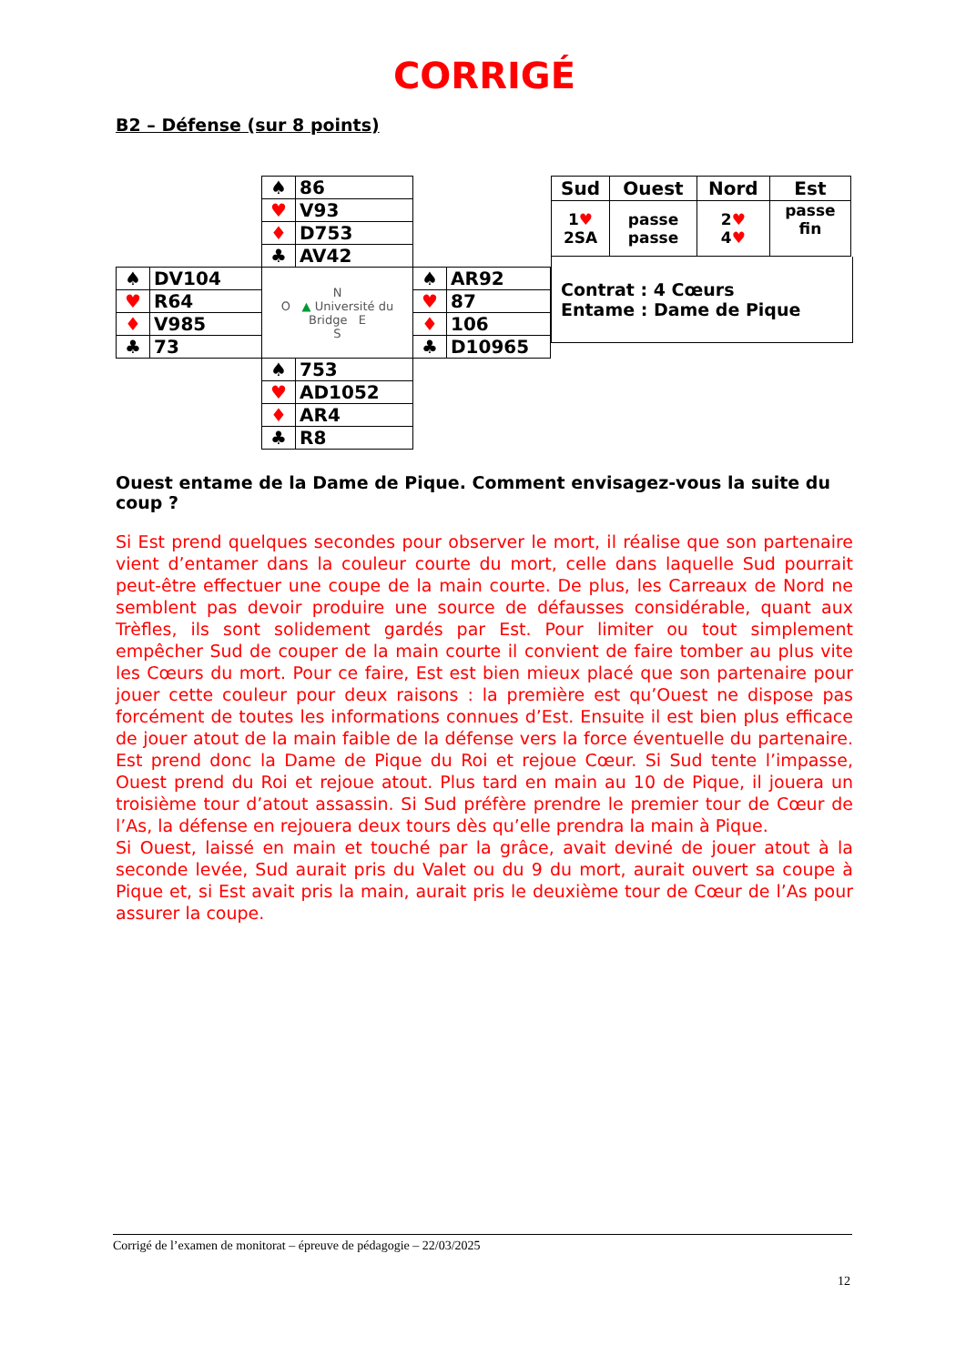CORRIGÉ
B2 – Défense (sur 8 points)
| | | ♠ | 86 | | |
| | | ♥ | V93 | | |
| | | ♦ | D753 | | |
| | | ♣ | AV42 | | |
| ♠ | DV104 | N O ▲ Université du Bridge E S | | ♠ | AR92 |
| ♥ | R64 | | | ♥ | 87 |
| ♦ | V985 | | | ♦ | 106 |
| ♣ | 73 | | | ♣ | D10965 |
| | | ♠ | 753 | | |
| | | ♥ | AD1052 | | |
| | | ♦ | AR4 | | |
| | | ♣ | R8 | | |
| Sud | Ouest | Nord | Est |
| --- | --- | --- | --- |
| 1 ♥ 2SA | passe passe | 2 ♥ 4 ♥ | passe fin |
Contrat : 4 Cœurs
Entame : Dame de Pique
Ouest entame de la Dame de Pique. Comment envisagez-vous la suite du coup ?
Si Est prend quelques secondes pour observer le mort, il réalise que son partenaire vient d’entamer dans la couleur courte du mort, celle dans laquelle Sud pourrait peut-être effectuer une coupe de la main courte. De plus, les Carreaux de Nord ne semblent pas devoir produire une source de défausses considérable, quant aux Trèfles, ils sont solidement gardés par Est. Pour limiter ou tout simplement empêcher Sud de couper de la main courte il convient de faire tomber au plus vite les Cœurs du mort. Pour ce faire, Est est bien mieux placé que son partenaire pour jouer cette couleur pour deux raisons : la première est qu’Ouest ne dispose pas forcément de toutes les informations connues d’Est. Ensuite il est bien plus efficace de jouer atout de la main faible de la défense vers la force éventuelle du partenaire. Est prend donc la Dame de Pique du Roi et rejoue Cœur. Si Sud tente l’impasse, Ouest prend du Roi et rejoue atout. Plus tard en main au 10 de Pique, il jouera un troisième tour d’atout assassin. Si Sud préfère prendre le premier tour de Cœur de l’As, la défense en rejouera deux tours dès qu’elle prendra la main à Pique.
Si Ouest, laissé en main et touché par la grâce, avait deviné de jouer atout à la seconde levée, Sud aurait pris du Valet ou du 9 du mort, aurait ouvert sa coupe à Pique et, si Est avait pris la main, aurait pris le deuxième tour de Cœur de l’As pour assurer la coupe.
Corrigé de l’examen de monitorat – épreuve de pédagogie – 22/03/2025
12